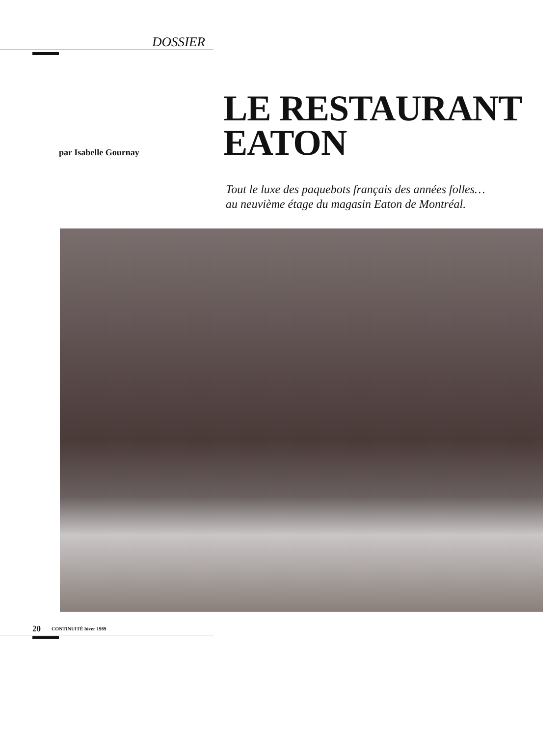DOSSIER
par Isabelle Gournay
LE RESTAURANT
EATON
Tout le luxe des paquebots français des années folles…
au neuvième étage du magasin Eaton de Montréal.
20 CONTINUITÉ hiver 1989